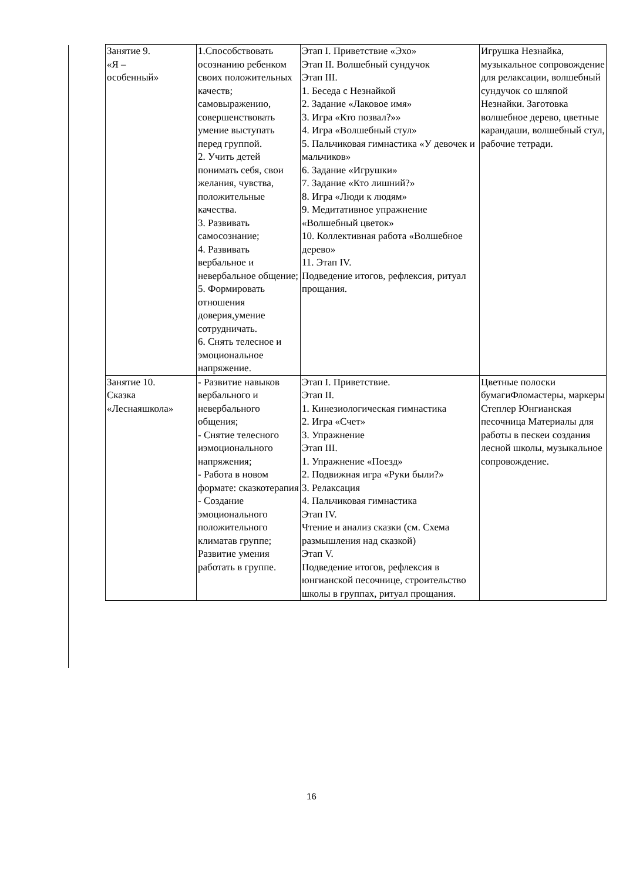| Занятие 9. «Я – особенный» | 1.Способствовать осознанию ребенком своих положительных качеств; самовыражению, совершенствовать умение выступать перед группой. 2. Учить детей понимать себя, свои желания, чувства, положительные качества. 3. Развивать самосознание; 4. Развивать вербальное и невербальное общение; 5. Формировать отношения доверия,умение сотрудничать. 6. Снять телесное и эмоциональное напряжение. | Этап I. Приветствие «Эхо» Этап II. Волшебный сундучок Этап III. 1. Беседа с Незнайкой 2. Задание «Лаковое имя» 3. Игра «Кто позвал?»» 4. Игра «Волшебный стул» 5. Пальчиковая гимнастика «У девочек и мальчиков» 6. Задание «Игрушки» 7. Задание «Кто лишний?» 8. Игра «Люди к людям» 9. Медитативное упражнение «Волшебный цветок» 10. Коллективная работа «Волшебное дерево» 11. Этап IV. Подведение итогов, рефлексия, ритуал прощания. | Игрушка Незнайка, музыкальное сопровождение для релаксации, волшебный сундучок со шляпой Незнайки. Заготовка волшебное дерево, цветные карандаши, волшебный стул, рабочие тетради. |
| Занятие 10. Сказка «Леснаяшкола» | - Развитие навыков вербального и невербального общения; - Снятие телесного иэмоционального напряжения; - Работа в новом формате: сказкотерапия - Создание эмоционального положительного климатав группе; Развитие умения работать в группе. | Этап I. Приветствие. Этап II. 1. Кинезиологическая гимнастика 2. Игра «Счет» 3. Упражнение Этап III. 1. Упражнение «Поезд» 2. Подвижная игра «Руки были?» 3. Релаксация 4. Пальчиковая гимнастика Этап IV. Чтение и анализ сказки (см. Схема размышления над сказкой) Этап V. Подведение итогов, рефлексия в юнгианской песочнице, строительство школы в группах, ритуал прощания. | Цветные полоски бумагиФломастеры, маркеры Степлер Юнгианская песочница Материалы для работы в пескеи создания лесной школы, музыкальное сопровождение. |
16